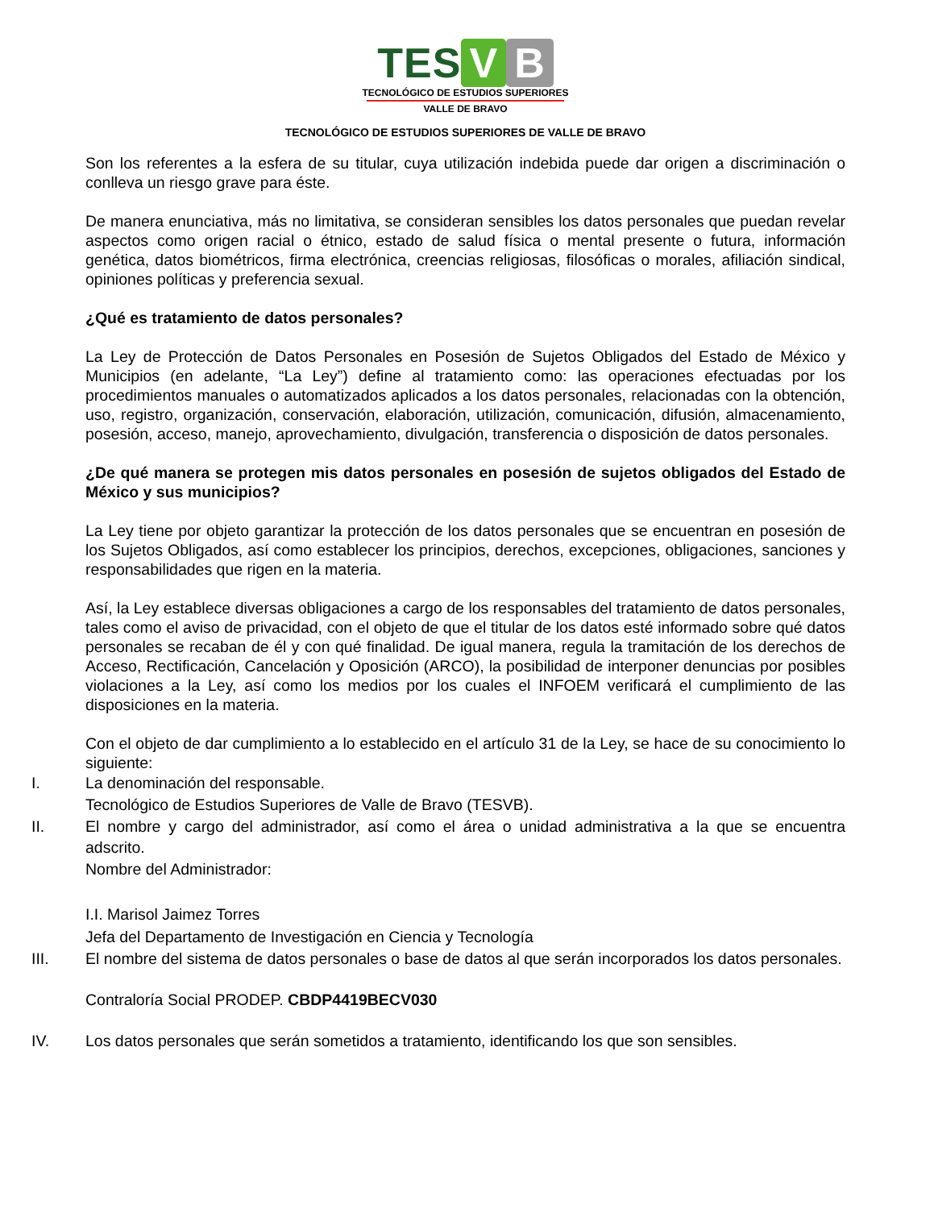TES V B
TECNOLÓGICO DE ESTUDIOS SUPERIORES
VALLE DE BRAVO
TECNOLÓGICO DE ESTUDIOS SUPERIORES DE VALLE DE BRAVO
Son los referentes a la esfera de su titular, cuya utilización indebida puede dar origen a discriminación o conlleva un riesgo grave para éste.
De manera enunciativa, más no limitativa, se consideran sensibles los datos personales que puedan revelar aspectos como origen racial o étnico, estado de salud física o mental presente o futura, información genética, datos biométricos, firma electrónica, creencias religiosas, filosóficas o morales, afiliación sindical, opiniones políticas y preferencia sexual.
¿Qué es tratamiento de datos personales?
La Ley de Protección de Datos Personales en Posesión de Sujetos Obligados del Estado de México y Municipios (en adelante, “La Ley”) define al tratamiento como: las operaciones efectuadas por los procedimientos manuales o automatizados aplicados a los datos personales, relacionadas con la obtención, uso, registro, organización, conservación, elaboración, utilización, comunicación, difusión, almacenamiento, posesión, acceso, manejo, aprovechamiento, divulgación, transferencia o disposición de datos personales.
¿De qué manera se protegen mis datos personales en posesión de sujetos obligados del Estado de México y sus municipios?
La Ley tiene por objeto garantizar la protección de los datos personales que se encuentran en posesión de los Sujetos Obligados, así como establecer los principios, derechos, excepciones, obligaciones, sanciones y responsabilidades que rigen en la materia.
Así, la Ley establece diversas obligaciones a cargo de los responsables del tratamiento de datos personales, tales como el aviso de privacidad, con el objeto de que el titular de los datos esté informado sobre qué datos personales se recaban de él y con qué finalidad. De igual manera, regula la tramitación de los derechos de Acceso, Rectificación, Cancelación y Oposición (ARCO), la posibilidad de interponer denuncias por posibles violaciones a la Ley, así como los medios por los cuales el INFOEM verificará el cumplimiento de las disposiciones en la materia.
Con el objeto de dar cumplimiento a lo establecido en el artículo 31 de la Ley, se hace de su conocimiento lo siguiente:
I. La denominación del responsable.
Tecnológico de Estudios Superiores de Valle de Bravo (TESVB).
II. El nombre y cargo del administrador, así como el área o unidad administrativa a la que se encuentra adscrito.
Nombre del Administrador:
I.I. Marisol Jaimez Torres
Jefa del Departamento de Investigación en Ciencia y Tecnología
III. El nombre del sistema de datos personales o base de datos al que serán incorporados los datos personales.
Contraloría Social PRODEP. CBDP4419BECV030
IV. Los datos personales que serán sometidos a tratamiento, identificando los que son sensibles.